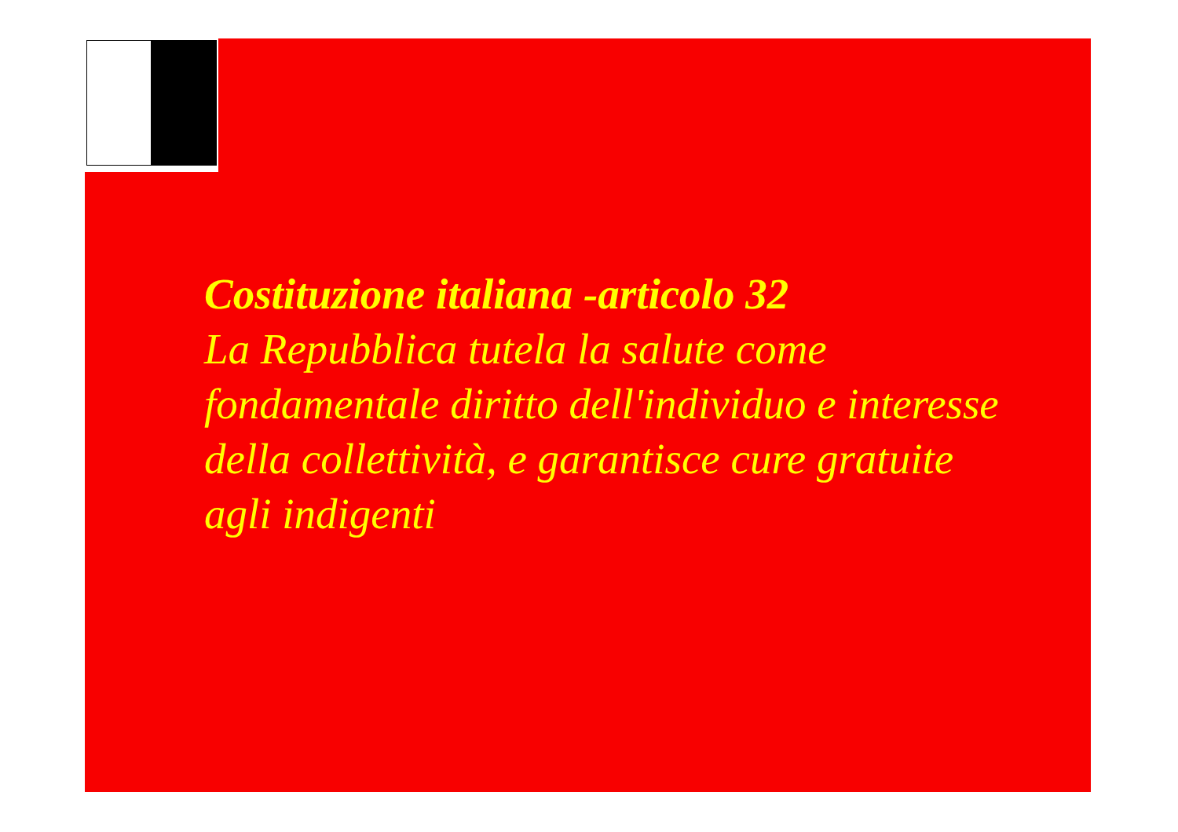Costituzione italiana -articolo 32
La Repubblica tutela la salute come fondamentale diritto dell'individuo e interesse della collettività, e garantisce cure gratuite agli indigenti